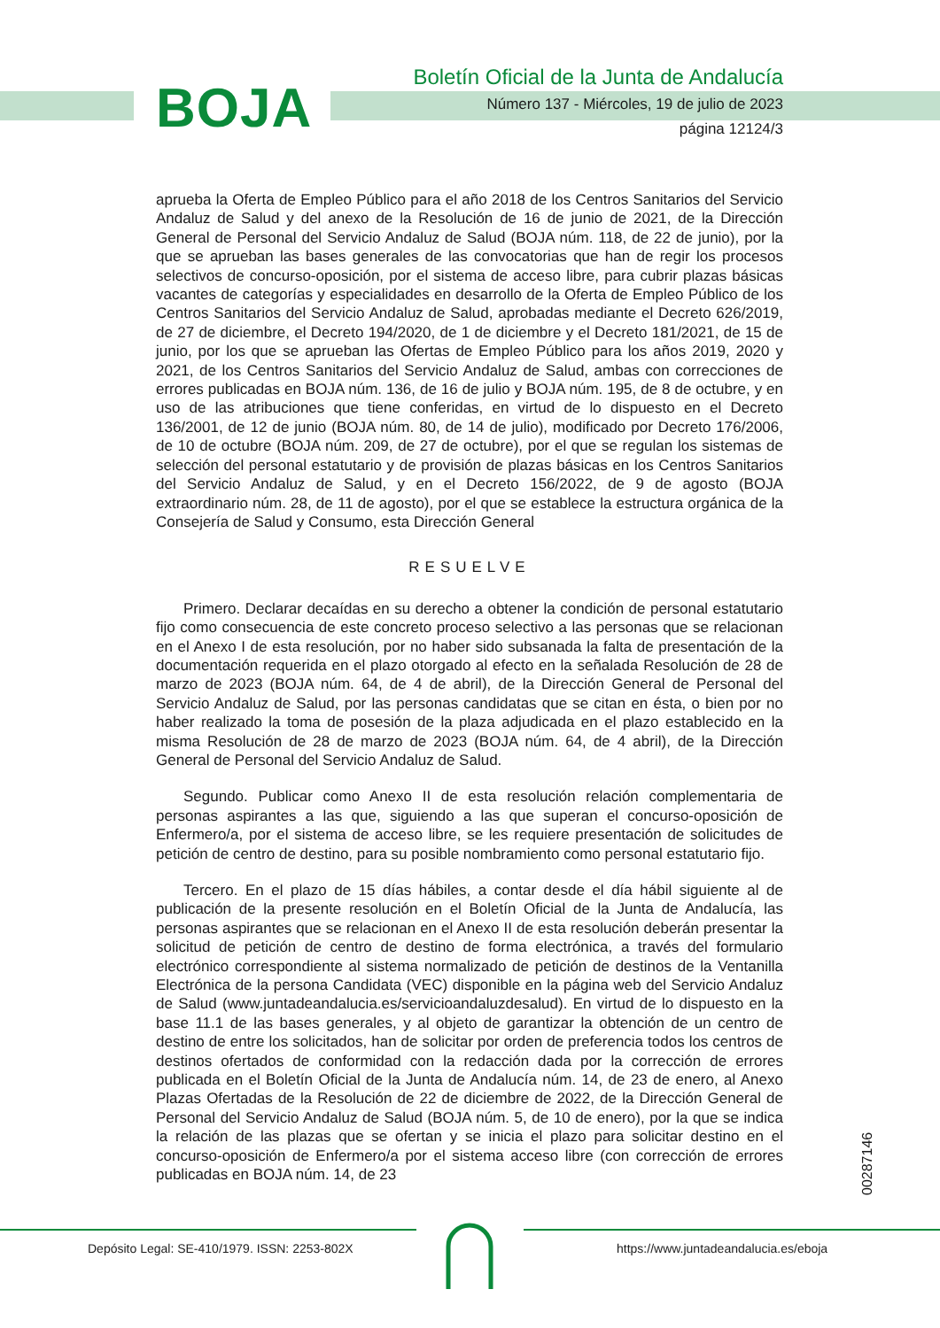BOJA
Boletín Oficial de la Junta de Andalucía
Número 137 - Miércoles, 19 de julio de 2023
página 12124/3
aprueba la Oferta de Empleo Público para el año 2018 de los Centros Sanitarios del Servicio Andaluz de Salud y del anexo de la Resolución de 16 de junio de 2021, de la Dirección General de Personal del Servicio Andaluz de Salud (BOJA núm. 118, de 22 de junio), por la que se aprueban las bases generales de las convocatorias que han de regir los procesos selectivos de concurso-oposición, por el sistema de acceso libre, para cubrir plazas básicas vacantes de categorías y especialidades en desarrollo de la Oferta de Empleo Público de los Centros Sanitarios del Servicio Andaluz de Salud, aprobadas mediante el Decreto 626/2019, de 27 de diciembre, el Decreto 194/2020, de 1 de diciembre y el Decreto 181/2021, de 15 de junio, por los que se aprueban las Ofertas de Empleo Público para los años 2019, 2020 y 2021, de los Centros Sanitarios del Servicio Andaluz de Salud, ambas con correcciones de errores publicadas en BOJA núm. 136, de 16 de julio y BOJA núm. 195, de 8 de octubre, y en uso de las atribuciones que tiene conferidas, en virtud de lo dispuesto en el Decreto 136/2001, de 12 de junio (BOJA núm. 80, de 14 de julio), modificado por Decreto 176/2006, de 10 de octubre (BOJA núm. 209, de 27 de octubre), por el que se regulan los sistemas de selección del personal estatutario y de provisión de plazas básicas en los Centros Sanitarios del Servicio Andaluz de Salud, y en el Decreto 156/2022, de 9 de agosto (BOJA extraordinario núm. 28, de 11 de agosto), por el que se establece la estructura orgánica de la Consejería de Salud y Consumo, esta Dirección General
RESUELVE
Primero. Declarar decaídas en su derecho a obtener la condición de personal estatutario fijo como consecuencia de este concreto proceso selectivo a las personas que se relacionan en el Anexo I de esta resolución, por no haber sido subsanada la falta de presentación de la documentación requerida en el plazo otorgado al efecto en la señalada Resolución de 28 de marzo de 2023 (BOJA núm. 64, de 4 de abril), de la Dirección General de Personal del Servicio Andaluz de Salud, por las personas candidatas que se citan en ésta, o bien por no haber realizado la toma de posesión de la plaza adjudicada en el plazo establecido en la misma Resolución de 28 de marzo de 2023 (BOJA núm. 64, de 4 abril), de la Dirección General de Personal del Servicio Andaluz de Salud.
Segundo. Publicar como Anexo II de esta resolución relación complementaria de personas aspirantes a las que, siguiendo a las que superan el concurso-oposición de Enfermero/a, por el sistema de acceso libre, se les requiere presentación de solicitudes de petición de centro de destino, para su posible nombramiento como personal estatutario fijo.
Tercero. En el plazo de 15 días hábiles, a contar desde el día hábil siguiente al de publicación de la presente resolución en el Boletín Oficial de la Junta de Andalucía, las personas aspirantes que se relacionan en el Anexo II de esta resolución deberán presentar la solicitud de petición de centro de destino de forma electrónica, a través del formulario electrónico correspondiente al sistema normalizado de petición de destinos de la Ventanilla Electrónica de la persona Candidata (VEC) disponible en la página web del Servicio Andaluz de Salud (www.juntadeandalucia.es/servicioandaluzdesalud). En virtud de lo dispuesto en la base 11.1 de las bases generales, y al objeto de garantizar la obtención de un centro de destino de entre los solicitados, han de solicitar por orden de preferencia todos los centros de destinos ofertados de conformidad con la redacción dada por la corrección de errores publicada en el Boletín Oficial de la Junta de Andalucía núm. 14, de 23 de enero, al Anexo Plazas Ofertadas de la Resolución de 22 de diciembre de 2022, de la Dirección General de Personal del Servicio Andaluz de Salud (BOJA núm. 5, de 10 de enero), por la que se indica la relación de las plazas que se ofertan y se inicia el plazo para solicitar destino en el concurso-oposición de Enfermero/a por el sistema acceso libre (con corrección de errores publicadas en BOJA núm. 14, de 23
00287146
Depósito Legal: SE-410/1979. ISSN: 2253-802X
https://www.juntadeandalucia.es/eboja